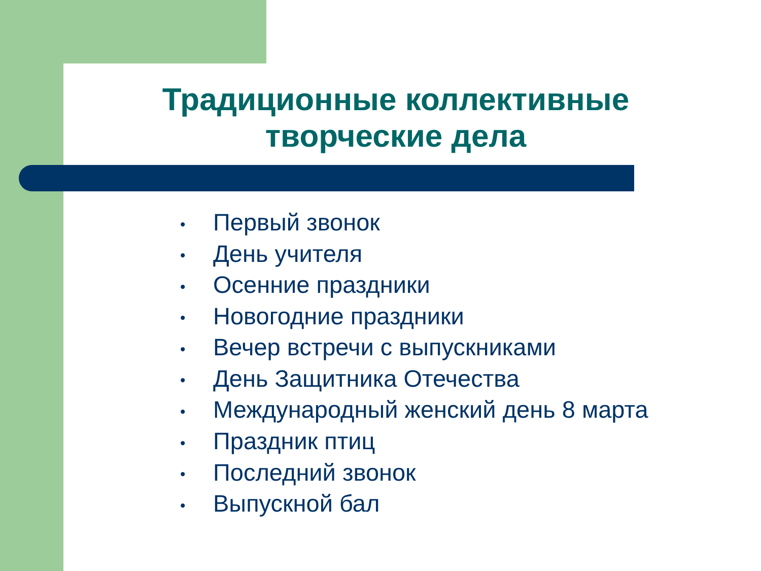Традиционные коллективные
творческие дела
• Первый звонок
• День учителя
• Осенние праздники
• Новогодние праздники
• Вечер встречи с выпускниками
• День Защитника Отечества
• Международный женский день 8 марта
• Праздник птиц
• Последний звонок
• Выпускной бал